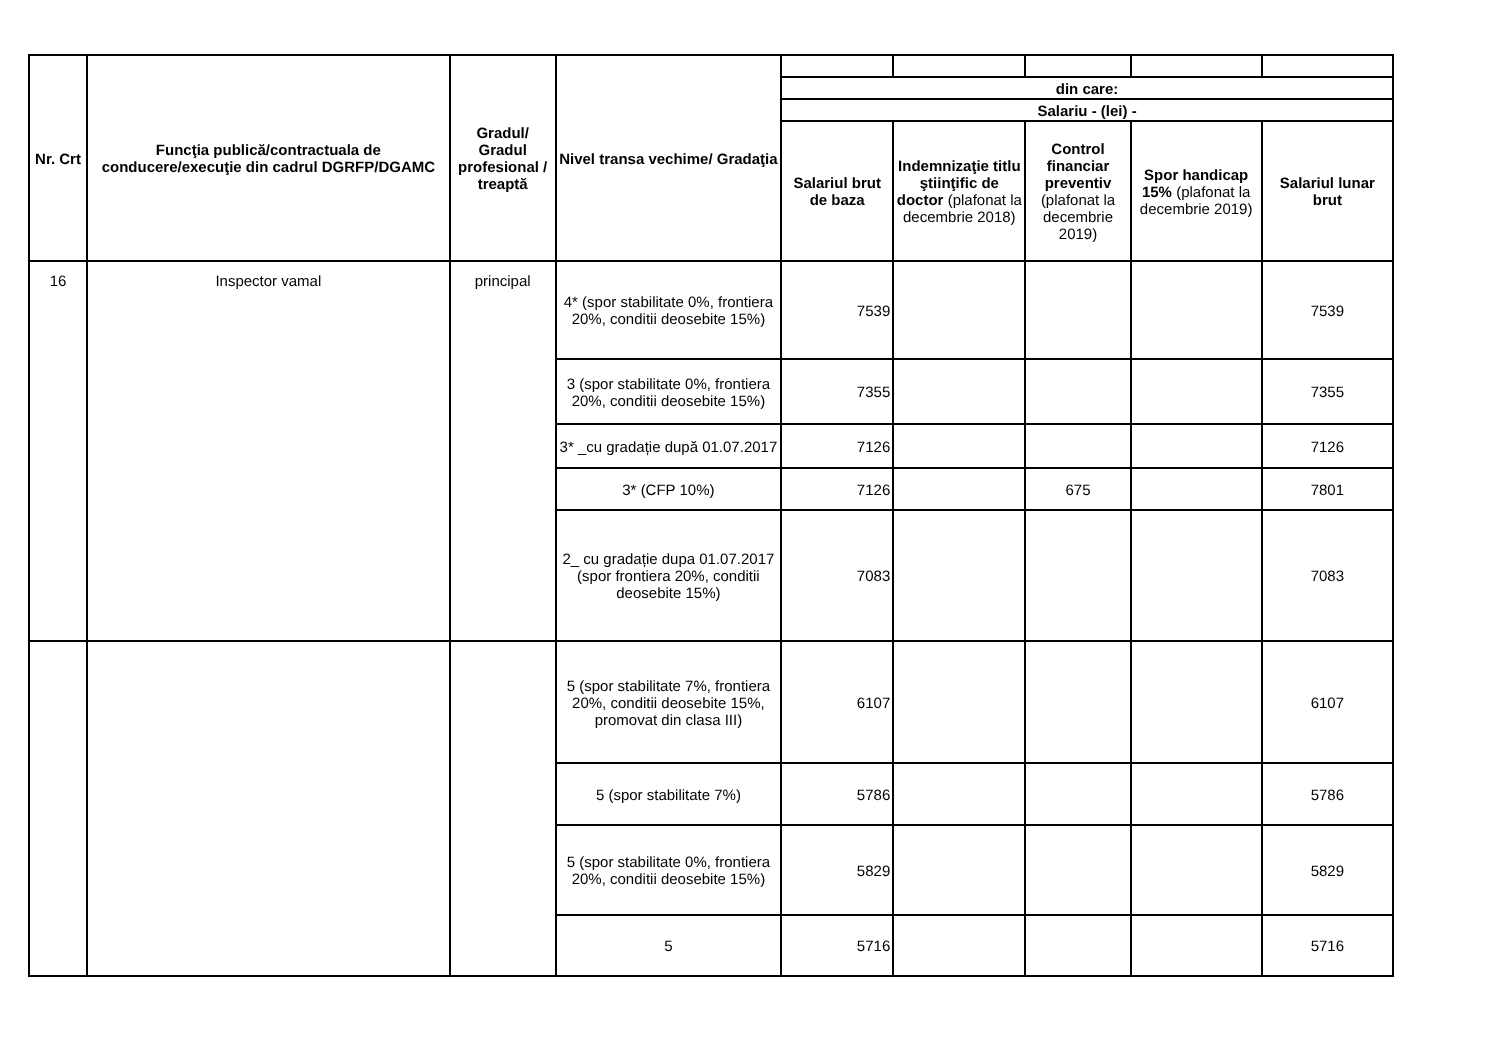| Nr. Crt | Funcţia publică/contractuala de conducere/execuţie din cadrul DGRFP/DGAMC | Gradul/ Gradul profesional / treaptă | Nivel transa vechime/ Gradaţia | | | | | |
| | | | | din care: | | | | |
| | | | | Salariu - (lei) - | | | | |
| | | | | Salariul brut de baza | Indemnizaţie titlu ştiinţific de doctor (plafonat la decembrie 2018) | Control financiar preventiv (plafonat la decembrie 2019) | Spor handicap 15% (plafonat la decembrie 2019) | Salariul lunar brut |
| 16 | Inspector vamal | principal | 4* (spor stabilitate 0%, frontiera 20%, conditii deosebite 15%) | 7539 | | | | 7539 |
| | | | 3 (spor stabilitate 0%, frontiera 20%, conditii deosebite 15%) | 7355 | | | | 7355 |
| | | | 3* _cu gradație după 01.07.2017 | 7126 | | | | 7126 |
| | | | 3* (CFP 10%) | 7126 | | 675 | | 7801 |
| | | | 2_ cu gradație dupa 01.07.2017 (spor frontiera 20%, conditii deosebite 15%) | 7083 | | | | 7083 |
| | | | 5 (spor stabilitate 7%, frontiera 20%, conditii deosebite 15%, promovat din clasa III) | 6107 | | | | 6107 |
| | | | 5 (spor stabilitate 7%) | 5786 | | | | 5786 |
| | | | 5 (spor stabilitate 0%, frontiera 20%, conditii deosebite 15%) | 5829 | | | | 5829 |
| | | | 5 | 5716 | | | | 5716 |